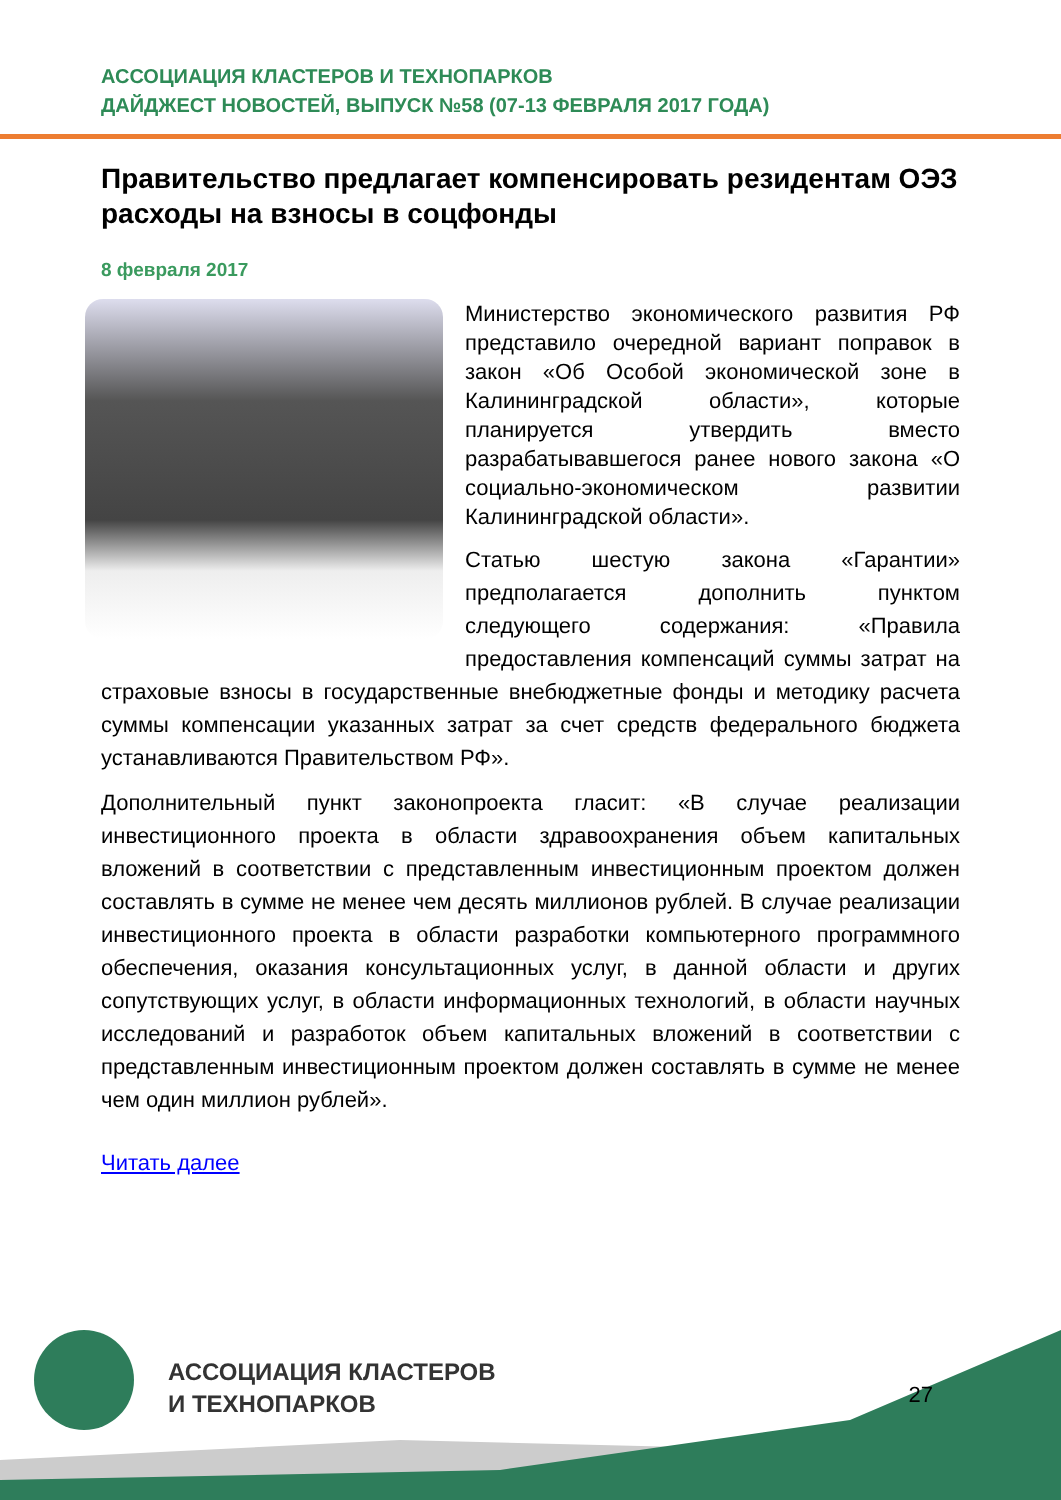АССОЦИАЦИЯ КЛАСТЕРОВ И ТЕХНОПАРКОВ
ДАЙДЖЕСТ НОВОСТЕЙ, ВЫПУСК №58 (07-13 ФЕВРАЛЯ 2017 ГОДА)
Правительство предлагает компенсировать резидентам ОЭЗ расходы на взносы в соцфонды
8 февраля 2017
Министерство экономического развития РФ представило очередной вариант поправок в закон «Об Особой экономической зоне в Калининградской области», которые планируется утвердить вместо разрабатывавшегося ранее нового закона «О социально-экономическом развитии Калининградской области».
Статью шестую закона «Гарантии» предполагается дополнить пунктом следующего содержания: «Правила предоставления компенсаций суммы затрат на страховые взносы в государственные внебюджетные фонды и методику расчета суммы компенсации указанных затрат за счет средств федерального бюджета устанавливаются Правительством РФ».
Дополнительный пункт законопроекта гласит: «В случае реализации инвестиционного проекта в области здравоохранения объем капитальных вложений в соответствии с представленным инвестиционным проектом должен составлять в сумме не менее чем десять миллионов рублей. В случае реализации инвестиционного проекта в области разработки компьютерного программного обеспечения, оказания консультационных услуг, в данной области и других сопутствующих услуг, в области информационных технологий, в области научных исследований и разработок объем капитальных вложений в соответствии с представленным инвестиционным проектом должен составлять в сумме не менее чем один миллион рублей».
Читать далее
АССОЦИАЦИЯ КЛАСТЕРОВ
И ТЕХНОПАРКОВ
27